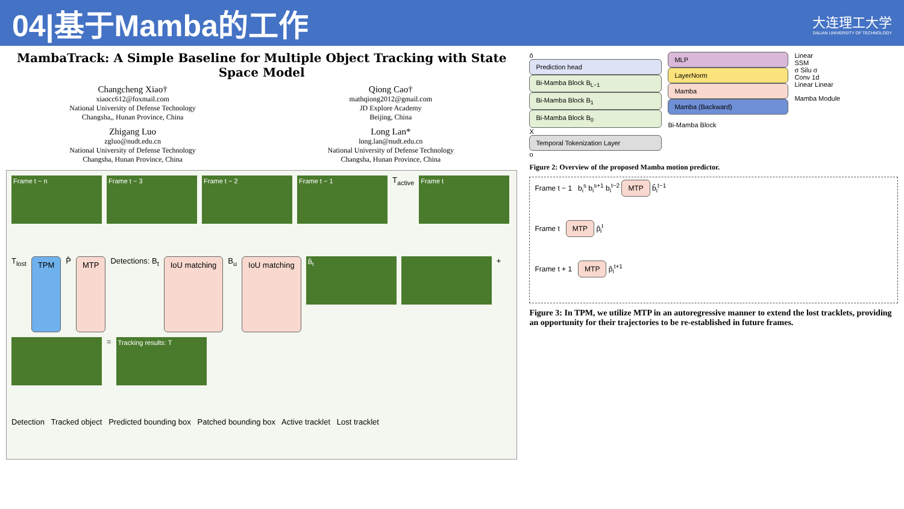04|基于Mamba的工作
大连理工大学
DALIAN UNIVERSITY OF TECHNOLOGY
MambaTrack: A Simple Baseline for Multiple Object Tracking with State Space Model
Changcheng Xiao†
xiaocc612@foxmail.com
National University of Defense Technology
Changsha,, Hunan Province, China
Qiong Cao†
mathqiong2012@gmail.com
JD Explore Academy
Beijing, China
Zhigang Luo
zgluo@nudt.edu.cn
National University of Defense Technology
Changsha, Hunan Province, China
Long Lan*
long.lan@nudt.edu.cn
National University of Defense Technology
Changsha, Hunan Province, China
Frame t − n
Frame t − 3
Frame t − 2
Frame t − 1
T<sub>active</sub>
Frame t
T<sub>lost</sub>
TPM
P̂
MTP
Detections: B<sub>t</sub>
IoU matching
B<sub>u</sub>
IoU matching
B̂<sub>t</sub>
+
=
Tracking results: T
Detection Tracked object Predicted bounding box Patched bounding box Active tracklet Lost tracklet
ô
Prediction head
Bi-Mamba Block B<sub>L−1</sub>
Bi-Mamba Block B<sub>1</sub>
Bi-Mamba Block B<sub>0</sub>
X
Temporal Tokenization Layer
o
MLP
LayerNorm
Mamba
Mamba (Backward)
Bi-Mamba Block
Linear
SSM
σ Silu σ
Conv 1d
Linear Linear
Mamba Module
Figure 2: Overview of the proposed Mamba motion predictor.
Frame t − 1 b<sub>i</sub><sup>s</sup> b<sub>i</sub><sup>s+1</sup> b<sub>i</sub><sup>t−2</sup> MTP b̂<sub>i</sub><sup>t−1</sup>
Frame t MTP p̂<sub>i</sub><sup>t</sup>
Frame t + 1 MTP p̂<sub>i</sub><sup>t+1</sup>
Figure 3: In TPM, we utilize MTP in an autoregressive manner to extend the lost tracklets, providing an opportunity for their trajectories to be re-established in future frames.